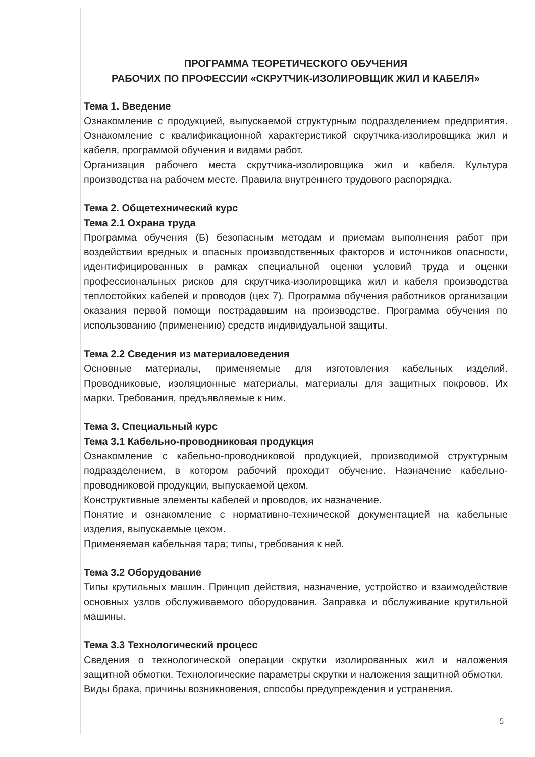ПРОГРАММА ТЕОРЕТИЧЕСКОГО ОБУЧЕНИЯ
РАБОЧИХ ПО ПРОФЕССИИ «СКРУТЧИК-ИЗОЛИРОВЩИК ЖИЛ И КАБЕЛЯ»
Тема 1. Введение
Ознакомление с продукцией, выпускаемой структурным подразделением предприятия. Ознакомление с квалификационной характеристикой скрутчика-изолировщика жил и кабеля, программой обучения и видами работ.
Организация рабочего места скрутчика-изолировщика жил и кабеля. Культура производства на рабочем месте. Правила внутреннего трудового распорядка.
Тема 2. Общетехнический курс
Тема 2.1 Охрана труда
Программа обучения (Б) безопасным методам и приемам выполнения работ при воздействии вредных и опасных производственных факторов и источников опасности, идентифицированных в рамках специальной оценки условий труда и оценки профессиональных рисков для скрутчика-изолировщика жил и кабеля производства теплостойких кабелей и проводов (цех 7). Программа обучения работников организации оказания первой помощи пострадавшим на производстве. Программа обучения по использованию (применению) средств индивидуальной защиты.
Тема 2.2 Сведения из материаловедения
Основные материалы, применяемые для изготовления кабельных изделий. Проводниковые, изоляционные материалы, материалы для защитных покровов. Их марки. Требования, предъявляемые к ним.
Тема 3. Специальный курс
Тема 3.1 Кабельно-проводниковая продукция
Ознакомление с кабельно-проводниковой продукцией, производимой структурным подразделением, в котором рабочий проходит обучение. Назначение кабельно-проводниковой продукции, выпускаемой цехом.
Конструктивные элементы кабелей и проводов, их назначение.
Понятие и ознакомление с нормативно-технической документацией на кабельные изделия, выпускаемые цехом.
Применяемая кабельная тара; типы, требования к ней.
Тема 3.2 Оборудование
Типы крутильных машин. Принцип действия, назначение, устройство и взаимодействие основных узлов обслуживаемого оборудования. Заправка и обслуживание крутильной машины.
Тема 3.3 Технологический процесс
Сведения о технологической операции скрутки изолированных жил и наложения защитной обмотки. Технологические параметры скрутки и наложения защитной обмотки.
Виды брака, причины возникновения, способы предупреждения и устранения.
5